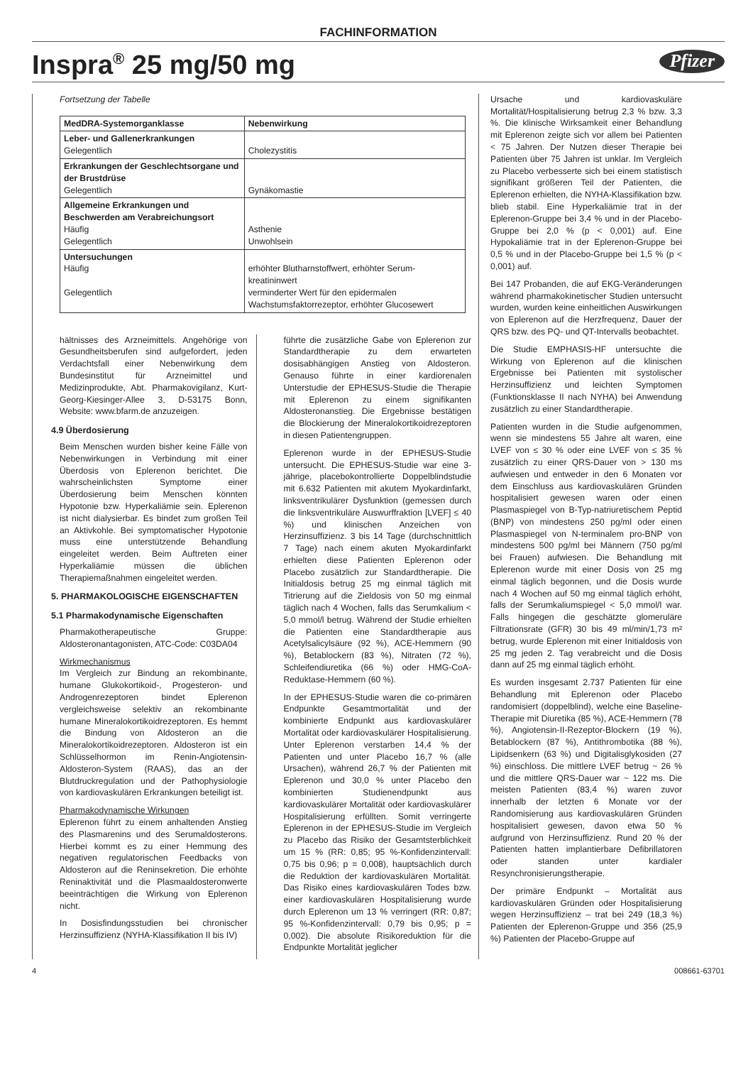FACHINFORMATION
Inspra<sup>®</sup> 25 mg/50 mg
Pfizer
Fortsetzung der Tabelle
| MedDRA-Systemorganklasse | Nebenwirkung |
| --- | --- |
| Leber- und Gallenerkrankungen Gelegentlich | Cholezystitis |
| Erkrankungen der Geschlechtsorgane und der Brustdrüse Gelegentlich | Gynäkomastie |
| Allgemeine Erkrankungen und Beschwerden am Verabreichungsort Häufig Gelegentlich | Asthenie Unwohlsein |
| Untersuchungen Häufig Gelegentlich | erhöhter Blutharnstoffwert, erhöhter Serum­kreatininwert verminderter Wert für den epidermalen Wachstumsfaktorrezeptor, erhöhter Glucosewert |
hältnisses des Arzneimittels. Angehörige von Gesundheitsberufen sind aufgefordert, jeden Verdachtsfall einer Nebenwirkung dem Bundesinstitut für Arzneimittel und Medizinprodukte, Abt. Pharmakovigilanz, Kurt-Georg-Kiesinger-Allee 3, D-53175 Bonn, Website: www.bfarm.de anzuzeigen.
4.9 Überdosierung
Beim Menschen wurden bisher keine Fälle von Nebenwirkungen in Verbindung mit einer Überdosis von Eplerenon berichtet. Die wahrscheinlichsten Symptome einer Überdosierung beim Menschen könnten Hypotonie bzw. Hyperkaliämie sein. Eplerenon ist nicht dialysierbar. Es bindet zum großen Teil an Aktivkohle. Bei symptomatischer Hypotonie muss eine unterstützende Behandlung eingeleitet werden. Beim Auftreten einer Hyperkaliämie müssen die üblichen Therapiemaßnahmen eingeleitet werden.
5. PHARMAKOLOGISCHE EIGEN­SCHAFTEN
5.1 Pharmakodynamische Eigenschaften
Pharmakotherapeutische Gruppe: Aldosteronantagonisten, ATC-Code: C03DA04
Wirkmechanismus
Im Vergleich zur Bindung an rekombinante, humane Glukokortikoid-, Progesteron- und Androgenrezeptoren bindet Eplerenon vergleichsweise selektiv an rekombinante humane Mineralokortikoidrezeptoren. Es hemmt die Bindung von Aldosteron an die Mineralokortikoidrezeptoren. Aldosteron ist ein Schlüsselhormon im Renin-Angiotensin-Aldosteron-System (RAAS), das an der Blutdruckregulation und der Pathophysiologie von kardiovaskulären Erkrankungen beteiligt ist.
Pharmakodynamische Wirkungen
Eplerenon führt zu einem anhaltenden Anstieg des Plasmarenins und des Serumaldosterons. Hierbei kommt es zu einer Hemmung des negativen regulatorischen Feedbacks von Aldosteron auf die Reninsekretion. Die erhöhte Reninaktivität und die Plasmaaldosteronwerte beeinträchtigen die Wirkung von Eplerenon nicht.
In Dosisfindungsstudien bei chronischer Herzinsuffizienz (NYHA-Klassifikation II bis IV)
führte die zusätzliche Gabe von Eplerenon zur Standardtherapie zu dem erwarteten dosisabhängigen Anstieg von Aldosteron. Genauso führte in einer kardiorenalen Unterstudie der EPHESUS-Studie die Therapie mit Eplerenon zu einem signifikanten Aldosteronanstieg. Die Ergebnisse bestätigen die Blockierung der Mineralokortikoidrezeptoren in diesen Patientengruppen.
Eplerenon wurde in der EPHESUS-Studie untersucht. Die EPHESUS-Studie war eine 3-jährige, placebokontrollierte Doppelblindstudie mit 6.632 Patienten mit akutem Myokardinfarkt, linksventrikulärer Dysfunktion (gemessen durch die linksventrikuläre Auswurffraktion [LVEF] ≤ 40 %) und klinischen Anzeichen von Herzinsuffizienz. 3 bis 14 Tage (durchschnittlich 7 Tage) nach einem akuten Myokardinfarkt erhielten diese Patienten Eplerenon oder Placebo zusätzlich zur Standardtherapie. Die Initialdosis betrug 25 mg einmal täglich mit Titrierung auf die Zieldosis von 50 mg einmal täglich nach 4 Wochen, falls das Serumkalium < 5,0 mmol/l betrug. Während der Studie erhielten die Patienten eine Standardtherapie aus Acetylsalicylsäure (92 %), ACE-Hemmern (90 %), Betablockern (83 %), Nitraten (72 %), Schleifendiuretika (66 %) oder HMG-CoA-Reduktase-Hemmern (60 %).
In der EPHESUS-Studie waren die co-primären Endpunkte Gesamtmortalität und der kombinierte Endpunkt aus kardiovaskulärer Mortalität oder kardiovaskulärer Hospitalisierung. Unter Eplerenon verstarben 14,4 % der Patienten und unter Placebo 16,7 % (alle Ursachen), während 26,7 % der Patienten mit Eplerenon und 30,0 % unter Placebo den kombinierten Studienendpunkt aus kardiovaskulärer Mortalität oder kardiovaskulärer Hospitalisierung erfüllten. Somit verringerte Eplerenon in der EPHESUS-Studie im Vergleich zu Placebo das Risiko der Gesamtsterblichkeit um 15 % (RR: 0,85; 95 %-Konfidenzintervall: 0,75 bis 0,96; p = 0,008), hauptsächlich durch die Reduktion der kardiovaskulären Mortalität. Das Risiko eines kardiovaskulären Todes bzw. einer kardiovaskulären Hospitalisierung wurde durch Eplerenon um 13 % verringert (RR: 0,87; 95 %-Konfidenzintervall: 0,79 bis 0,95; p = 0,002). Die absolute Risikoreduktion für die Endpunkte Mortalität jeglicher
Ursache und kardiovaskuläre Mortalität/Hospitalisierung betrug 2,3 % bzw. 3,3 %. Die klinische Wirksamkeit einer Behandlung mit Eplerenon zeigte sich vor allem bei Patienten < 75 Jahren. Der Nutzen dieser Therapie bei Patienten über 75 Jahren ist unklar. Im Vergleich zu Placebo verbesserte sich bei einem statistisch signifikant größeren Teil der Patienten, die Eplerenon erhielten, die NYHA-Klassifikation bzw. blieb stabil. Eine Hyperkaliämie trat in der Eplerenon-Gruppe bei 3,4 % und in der Placebo-Gruppe bei 2,0 % (p < 0,001) auf. Eine Hypokaliämie trat in der Eplerenon-Gruppe bei 0,5 % und in der Placebo-Gruppe bei 1,5 % (p < 0,001) auf.
Bei 147 Probanden, die auf EKG-Veränderungen während pharmakokinetischer Studien untersucht wurden, wurden keine einheitlichen Auswirkungen von Eplerenon auf die Herzfrequenz, Dauer der QRS bzw. des PQ- und QT-Intervalls beobachtet.
Die Studie EMPHASIS-HF untersuchte die Wirkung von Eplerenon auf die klinischen Ergebnisse bei Patienten mit systolischer Herzinsuffizienz und leichten Symptomen (Funktionsklasse II nach NYHA) bei Anwendung zusätzlich zu einer Standardtherapie.
Patienten wurden in die Studie aufgenommen, wenn sie mindestens 55 Jahre alt waren, eine LVEF von ≤ 30 % oder eine LVEF von ≤ 35 % zusätzlich zu einer QRS-Dauer von > 130 ms aufwiesen und entweder in den 6 Monaten vor dem Einschluss aus kardiovaskulären Gründen hospitalisiert gewesen waren oder einen Plasmaspiegel von B-Typ-natriuretischem Peptid (BNP) von mindestens 250 pg/ml oder einen Plasmaspiegel von N-terminalem pro-BNP von mindestens 500 pg/ml bei Männern (750 pg/ml bei Frauen) aufwiesen. Die Behandlung mit Eplerenon wurde mit einer Dosis von 25 mg einmal täglich begonnen, und die Dosis wurde nach 4 Wochen auf 50 mg einmal täglich erhöht, falls der Serumkaliumspiegel < 5,0 mmol/l war. Falls hingegen die geschätzte glomeruläre Filtrationsrate (GFR) 30 bis 49 ml/min/1,73 m² betrug, wurde Eplerenon mit einer Initialdosis von 25 mg jeden 2. Tag verabreicht und die Dosis dann auf 25 mg einmal täglich erhöht.
Es wurden insgesamt 2.737 Patienten für eine Behandlung mit Eplerenon oder Placebo randomisiert (doppelblind), welche eine Baseline-Therapie mit Diuretika (85 %), ACE-Hemmern (78 %), Angiotensin-II-Rezeptor-Blockern (19 %), Betablockern (87 %), Antithrombotika (88 %), Lipidsenkern (63 %) und Digitalisglykosiden (27 %) einschloss. Die mittlere LVEF betrug ~ 26 % und die mittlere QRS-Dauer war ~ 122 ms. Die meisten Patienten (83,4 %) waren zuvor innerhalb der letzten 6 Monate vor der Randomisierung aus kardiovaskulären Gründen hospitalisiert gewesen, davon etwa 50 % aufgrund von Herzinsuffizienz. Rund 20 % der Patienten hatten implantierbare Defibrillatoren oder standen unter kardialer Resynchronisierungstherapie.
Der primäre Endpunkt – Mortalität aus kardiovaskulären Gründen oder Hospitalisierung wegen Herzinsuffizienz – trat bei 249 (18,3 %) Patienten der Eplerenon-Gruppe und 356 (25,9 %) Patienten der Placebo-Gruppe auf
4 008661-63701